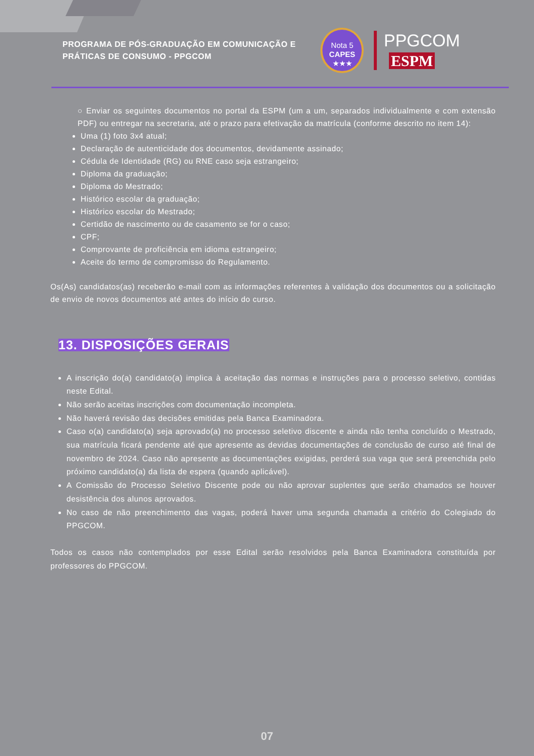PROGRAMA DE PÓS-GRADUAÇÃO EM COMUNICAÇÃO E PRÁTICAS DE CONSUMO - PPGCOM
Nota 5
CAPES
★★★
PPGCOM ESPM
○ Enviar os seguintes documentos no portal da ESPM (um a um, separados individualmente e com extensão PDF) ou entregar na secretaria, até o prazo para efetivação da matrícula (conforme descrito no item 14):
Uma (1) foto 3x4 atual;
Declaração de autenticidade dos documentos, devidamente assinado;
Cédula de Identidade (RG) ou RNE caso seja estrangeiro;
Diploma da graduação;
Diploma do Mestrado;
Histórico escolar da graduação;
Histórico escolar do Mestrado;
Certidão de nascimento ou de casamento se for o caso;
CPF;
Comprovante de proficiência em idioma estrangeiro;
Aceite do termo de compromisso do Regulamento.
Os(As) candidatos(as) receberão e-mail com as informações referentes à validação dos documentos ou a solicitação de envio de novos documentos até antes do início do curso.
13. DISPOSIÇÕES GERAIS
A inscrição do(a) candidato(a) implica à aceitação das normas e instruções para o processo seletivo, contidas neste Edital.
Não serão aceitas inscrições com documentação incompleta.
Não haverá revisão das decisões emitidas pela Banca Examinadora.
Caso o(a) candidato(a) seja aprovado(a) no processo seletivo discente e ainda não tenha concluído o Mestrado, sua matrícula ficará pendente até que apresente as devidas documentações de conclusão de curso até final de novembro de 2024. Caso não apresente as documentações exigidas, perderá sua vaga que será preenchida pelo próximo candidato(a) da lista de espera (quando aplicável).
A Comissão do Processo Seletivo Discente pode ou não aprovar suplentes que serão chamados se houver desistência dos alunos aprovados.
No caso de não preenchimento das vagas, poderá haver uma segunda chamada a critério do Colegiado do PPGCOM.
Todos os casos não contemplados por esse Edital serão resolvidos pela Banca Examinadora constituída por professores do PPGCOM.
07